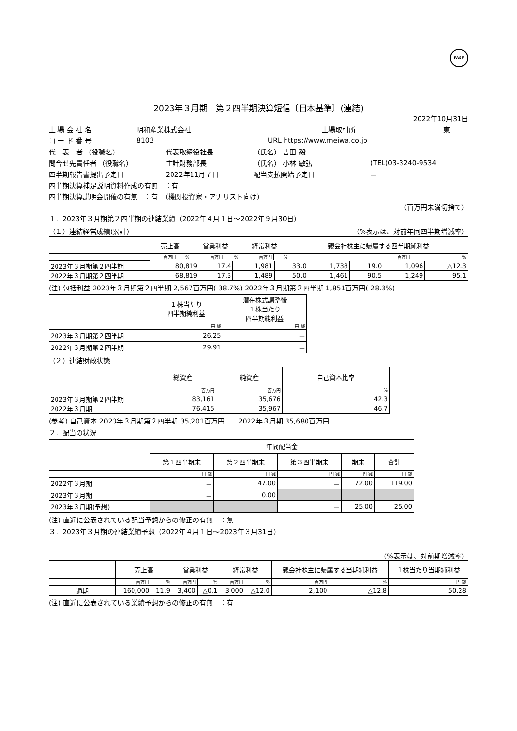FASF
2023年３月期　第２四半期決算短信〔日本基準〕(連結)
2022年10月31日
上 場 会 社 名 明和産業株式会社 上場取引所 東
コ ー ド 番 号 8103 URL https://www.meiwa.co.jp
代　表　者 （役職名） 代表取締役社長 （氏名） 吉田 毅
問合せ先責任者 （役職名） 主計財務部長 （氏名） 小林 敏弘 (TEL)03-3240-9534
四半期報告書提出予定日 2022年11月７日 配当支払開始予定日 －
四半期決算補足説明資料作成の有無　：有
四半期決算説明会開催の有無　：有　（機関投資家・アナリスト向け）
（百万円未満切捨て）
１．2023年３月期第２四半期の連結業績（2022年４月１日～2022年９月30日）
（１）連結経営成績(累計) （%表示は、対前年同四半期増減率）
| | 売上高 | | 営業利益 | | 経常利益 | | 親会社株主に帰属する四半期純利益 | |
| --- | --- | --- | --- | --- | --- | --- | --- | --- |
| | 百万円 | % | 百万円 | % | 百万円 | % | 百万円 | % |
| 2023年３月期第２四半期 | 80,819 | 17.4 | 1,981 | 33.0 | 1,738 | 19.0 | 1,096 | △12.3 |
| 2022年３月期第２四半期 | 68,819 | 17.3 | 1,489 | 50.0 | 1,461 | 90.5 | 1,249 | 95.1 |
(注) 包括利益 2023年３月期第２四半期 2,567百万円( 38.7%) 2022年３月期第２四半期 1,851百万円( 28.3%)
| | １株当たり 四半期純利益 | 潜在株式調整後 １株当たり 四半期純利益 |
| --- | --- | --- |
| | 円 銭 | 円 銭 |
| 2023年３月期第２四半期 | 26.25 | － |
| 2022年３月期第２四半期 | 29.91 | － |
（２）連結財政状態
| | 総資産 | 純資産 | 自己資本比率 |
| --- | --- | --- | --- |
| | 百万円 | 百万円 | % |
| 2023年３月期第２四半期 | 83,161 | 35,676 | 42.3 |
| 2022年３月期 | 76,415 | 35,967 | 46.7 |
(参考) 自己資本 2023年３月期第２四半期 35,201百万円　　2022年３月期 35,680百万円
２．配当の状況
| | 年間配当金 | | | | |
| --- | --- | --- | --- | --- | --- |
| | 第１四半期末 | 第２四半期末 | 第３四半期末 | 期末 | 合計 |
| | 円 銭 | 円 銭 | 円 銭 | 円 銭 | 円 銭 |
| 2022年３月期 | － | 47.00 | － | 72.00 | 119.00 |
| 2023年３月期 | － | 0.00 | | | |
| 2023年３月期(予想) | | | － | 25.00 | 25.00 |
(注) 直近に公表されている配当予想からの修正の有無　：無
３．2023年３月期の連結業績予想（2022年４月１日～2023年３月31日）
（%表示は、対前期増減率）
| | 売上高 | | 営業利益 | | 経常利益 | | 親会社株主に帰属する当期純利益 | | １株当たり当期純利益 |
| --- | --- | --- | --- | --- | --- | --- | --- | --- | --- |
| | 百万円 | % | 百万円 | % | 百万円 | % | 百万円 | % | 円 銭 |
| 通期 | 160,000 | 11.9 | 3,400 | △0.1 | 3,000 | △12.0 | 2,100 | △12.8 | 50.28 |
(注) 直近に公表されている業績予想からの修正の有無　：有